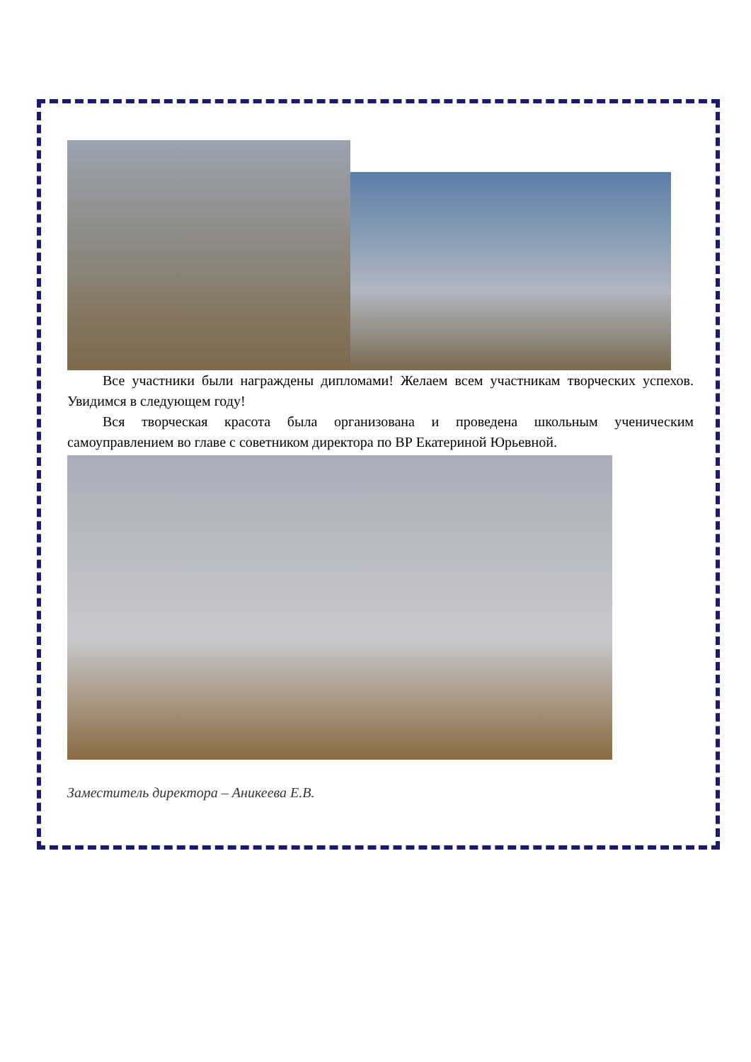Все участники были награждены дипломами! Желаем всем участникам творческих успехов. Увидимся в следующем году!
Вся творческая красота была организована и проведена школьным ученическим самоуправлением во главе с советником директора по ВР Екатериной Юрьевной.
Заместитель директора – Аникеева Е.В.